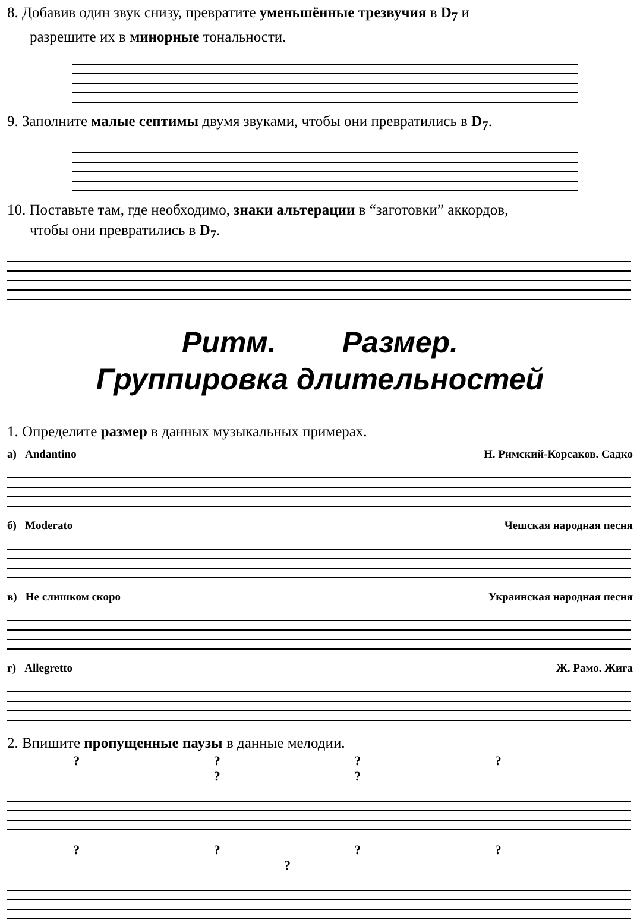8. Добавив один звук снизу, превратите уменьшённые трезвучия в D<sub>7</sub> и
разрешите их в минорные тональности.
9. Заполните малые септимы двумя звуками, чтобы они превратились в D<sub>7</sub>.
10. Поставьте там, где необходимо, знаки альтерации в “заготовки” аккордов,
чтобы они превратились в D<sub>7</sub>.
Ритм. Размер.
Группировка длительностей
1. Определите размер в данных музыкальных примерах.
а) Andantino Н. Римский-Корсаков. Садко
б) Moderato Чешская народная песня
в) Не слишком скоро Украинская народная песня
г) Allegretto Ж. Рамо. Жига
2. Впишите пропущенные паузы в данные мелодии.
? ? ? ? ? ?
? ? ? ? ?